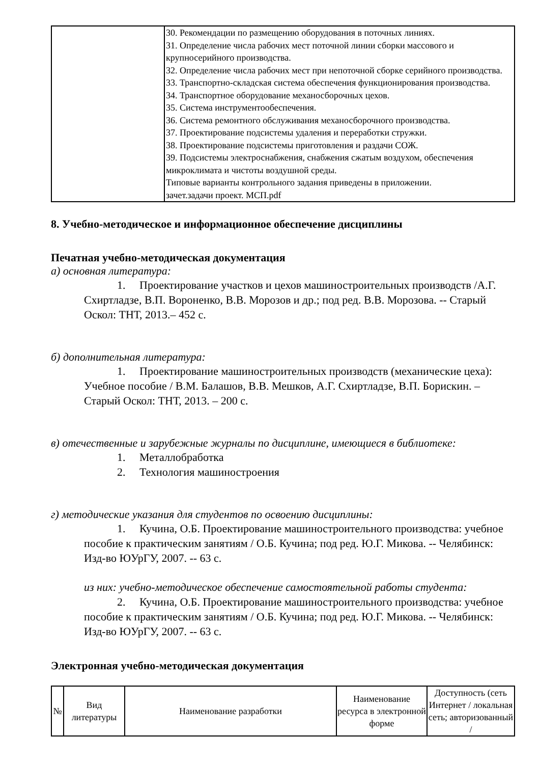| | 30. Рекомендации по размещению оборудования в поточных линиях. 31. Определение числа рабочих мест поточной линии сборки массового и крупносерийного производства. 32. Определение числа рабочих мест при непоточной сборке серийного производства. 33. Транспортно-складская система обеспечения функционирования производства. 34. Транспортное оборудование механосборочных цехов. 35. Система инструментообеспечения. 36. Система ремонтного обслуживания механосборочного производства. 37. Проектирование подсистемы удаления и переработки стружки. 38. Проектирование подсистемы приготовления и раздачи СОЖ. 39. Подсистемы электроснабжения, снабжения сжатым воздухом, обеспечения микроклимата и чистоты воздушной среды. Типовые варианты контрольного задания приведены в приложении. зачет.задачи проект. МСП.pdf |
8. Учебно-методическое и информационное обеспечение дисциплины
Печатная учебно-методическая документация
а) основная литература:
1. Проектирование участков и цехов машиностроительных производств /А.Г. Схиртладзе, В.П. Вороненко, В.В. Морозов и др.; под ред. В.В. Морозова. -- Старый Оскол: ТНТ, 2013.– 452 с.
б) дополнительная литература:
1. Проектирование машиностроительных производств (механические цеха): Учебное пособие / В.М. Балашов, В.В. Мешков, А.Г. Схиртладзе, В.П. Борискин. – Старый Оскол: ТНТ, 2013. – 200 с.
в) отечественные и зарубежные журналы по дисциплине, имеющиеся в библиотеке:
1. Металлобработка
2. Технология машиностроения
г) методические указания для студентов по освоению дисциплины:
1. Кучина, О.Б. Проектирование машиностроительного производства: учебное пособие к практическим занятиям / О.Б. Кучина; под ред. Ю.Г. Микова. -- Челябинск: Изд-во ЮУрГУ, 2007. -- 63 с.
из них: учебно-методическое обеспечение самостоятельной работы студента:
2. Кучина, О.Б. Проектирование машиностроительного производства: учебное пособие к практическим занятиям / О.Б. Кучина; под ред. Ю.Г. Микова. -- Челябинск: Изд-во ЮУрГУ, 2007. -- 63 с.
Электронная учебно-методическая документация
| № | Вид литературы | Наименование разработки | Наименование ресурса в электронной форме | Доступность (сеть Интернет / локальная сеть; авторизованный / |
| --- | --- | --- | --- | --- |